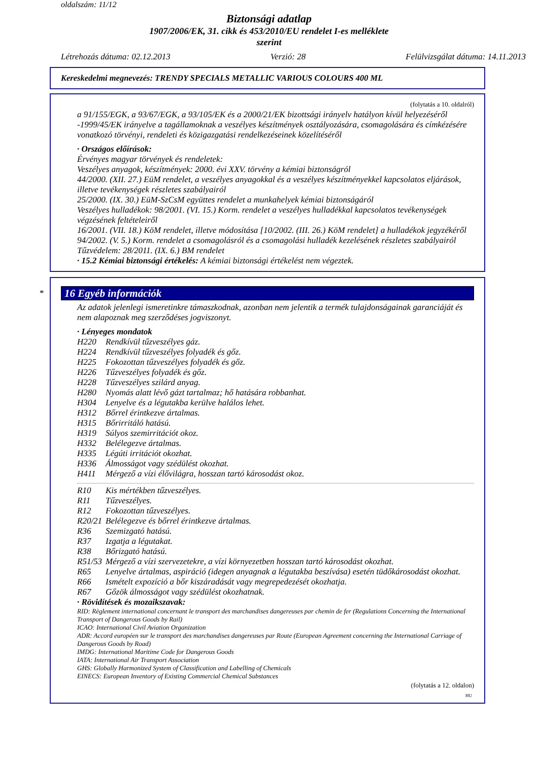oldalszám: 11/12
Biztonsági adatlap
1907/2006/EK, 31. cikk és 453/2010/EU rendelet I-es melléklete
szerint
Létrehozás dátuma: 02.12.2013 Verzió: 28 Felülvizsgálat dátuma: 14.11.2013
Kereskedelmi megnevezés: TRENDY SPECIALS METALLIC VARIOUS COLOURS 400 ML
(folytatás a 10. oldalról)
a 91/155/EGK, a 93/67/EGK, a 93/105/EK és a 2000/21/EK bizottsági irányelv hatályon kívül helyezéséről -1999/45/EK irányelve a tagállamoknak a veszélyes készítmények osztályozására, csomagolására és címkézésére vonatkozó törvényi, rendeleti és közigazgatási rendelkezéseinek közelítéséről
· Országos előírások:
Érvényes magyar törvények és rendeletek:
Veszélyes anyagok, készítmények: 2000. évi XXV. törvény a kémiai biztonságról
44/2000. (XII. 27.) EüM rendelet, a veszélyes anyagokkal és a veszélyes készítményekkel kapcsolatos eljárások, illetve tevékenységek részletes szabályairól
25/2000. (IX. 30.) EüM-SzCsM együttes rendelet a munkahelyek kémiai biztonságáról
Veszélyes hulladékok: 98/2001. (VI. 15.) Korm. rendelet a veszélyes hulladékkal kapcsolatos tevékenységek végzésének feltételeiről
16/2001. (VII. 18.) KöM rendelet, illetve módosítása [10/2002. (III. 26.) KöM rendelet] a hulladékok jegyzékéről
94/2002. (V. 5.) Korm. rendelet a csomagolásról és a csomagolási hulladék kezelésének részletes szabályairól
Tűzvédelem: 28/2011. (IX. 6.) BM rendelet
· 15.2 Kémiai biztonsági értékelés: A kémiai biztonsági értékelést nem végeztek.
*
16 Egyéb információk
Az adatok jelenlegi ismeretinkre támaszkodnak, azonban nem jelentik a termék tulajdonságainak garanciáját és nem alapoznak meg szerződéses jogviszonyt.
· Lényeges mondatok
| H220 | Rendkívül tűzveszélyes gáz. |
| H224 | Rendkívül tűzveszélyes folyadék és gőz. |
| H225 | Fokozottan tűzveszélyes folyadék és gőz. |
| H226 | Tűzveszélyes folyadék és gőz. |
| H228 | Tűzveszélyes szilárd anyag. |
| H280 | Nyomás alatt lévő gázt tartalmaz; hő hatására robbanhat. |
| H304 | Lenyelve és a légutakba kerülve halálos lehet. |
| H312 | Bőrrel érintkezve ártalmas. |
| H315 | Bőrirritáló hatású. |
| H319 | Súlyos szemirritációt okoz. |
| H332 | Belélegezve ártalmas. |
| H335 | Légúti irritációt okozhat. |
| H336 | Álmosságot vagy szédülést okozhat. |
| H411 | Mérgező a vízi élővilágra, hosszan tartó károsodást okoz. |
| R10 | Kis mértékben tűzveszélyes. |
| R11 | Tűzveszélyes. |
| R12 | Fokozottan tűzveszélyes. |
| R20/21 | Belélegezve és bőrrel érintkezve ártalmas. |
| R36 | Szemizgató hatású. |
| R37 | Izgatja a légutakat. |
| R38 | Bőrizgató hatású. |
| R51/53 | Mérgező a vízi szervezetekre, a vízi környezetben hosszan tartó károsodást okozhat. |
| R65 | Lenyelve ártalmas, aspiráció (idegen anyagnak a légutakba beszívása) esetén tüdőkárosodást okozhat. |
| R66 | Ismételt expozíció a bőr kiszáradását vagy megrepedezését okozhatja. |
| R67 | Gőzök álmosságot vagy szédülést okozhatnak. |
· Rövidítések és mozaikszavak:
RID: Règlement international concernant le transport des marchandises dangereuses par chemin de fer (Regulations Concerning the International Transport of Dangerous Goods by Rail)
ICAO: International Civil Aviation Organization
ADR: Accord européen sur le transport des marchandises dangereuses par Route (European Agreement concerning the International Carriage of Dangerous Goods by Road)
IMDG: International Maritime Code for Dangerous Goods
IATA: International Air Transport Association
GHS: Globally Harmonized System of Classification and Labelling of Chemicals
EINECS: European Inventory of Existing Commercial Chemical Substances
(folytatás a 12. oldalon)
HU